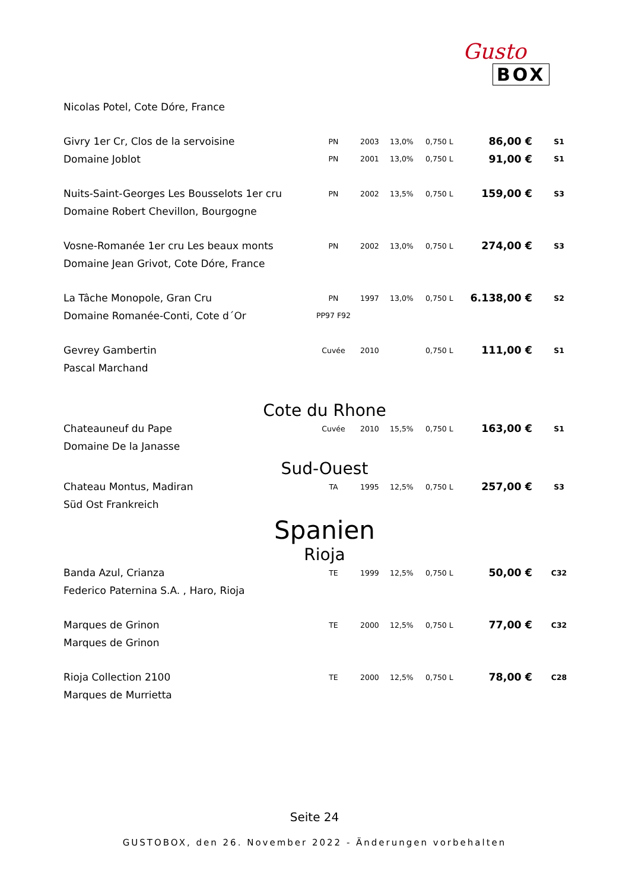Gusto
BOX
| Nicolas Potel, Cote Dóre, France | | | | | | |
| Givry 1er Cr, Clos de la servoisine | PN | 2003 | 13,0% | 0,750 L | 86,00 € | S1 |
| Domaine Joblot | PN | 2001 | 13,0% | 0,750 L | 91,00 € | S1 |
| Nuits-Saint-Georges Les Bousselots 1er cru | PN | 2002 | 13,5% | 0,750 L | 159,00 € | S3 |
| Domaine Robert Chevillon, Bourgogne | | | | | | |
| Vosne-Romanée 1er cru Les beaux monts | PN | 2002 | 13,0% | 0,750 L | 274,00 € | S3 |
| Domaine Jean Grivot, Cote Dóre, France | | | | | | |
| La Tâche Monopole, Gran Cru | PN | 1997 | 13,0% | 0,750 L | 6.138,00 € | S2 |
| Domaine Romanée-Conti, Cote d´Or | PP97 F92 | | | | | |
| Gevrey Gambertin | Cuvée | 2010 | | 0,750 L | 111,00 € | S1 |
| Pascal Marchand | | | | | | |
Cote du Rhone
| Chateauneuf du Pape | Cuvée | 2010 | 15,5% | 0,750 L | 163,00 € | S1 |
| Domaine De la Janasse | | | | | | |
Sud-Ouest
| Chateau Montus, Madiran | TA | 1995 | 12,5% | 0,750 L | 257,00 € | S3 |
| Süd Ost Frankreich | | | | | | |
Spanien
Rioja
| Banda Azul, Crianza | TE | 1999 | 12,5% | 0,750 L | 50,00 € | C32 |
| Federico Paternina S.A. , Haro, Rioja | | | | | | |
| Marques de Grinon | TE | 2000 | 12,5% | 0,750 L | 77,00 € | C32 |
| Marques de Grinon | | | | | | |
| Rioja Collection 2100 | TE | 2000 | 12,5% | 0,750 L | 78,00 € | C28 |
| Marques de Murrietta | | | | | | |
Seite 24
GUSTOBOX, den 26. November 2022 - Änderungen vorbehalten